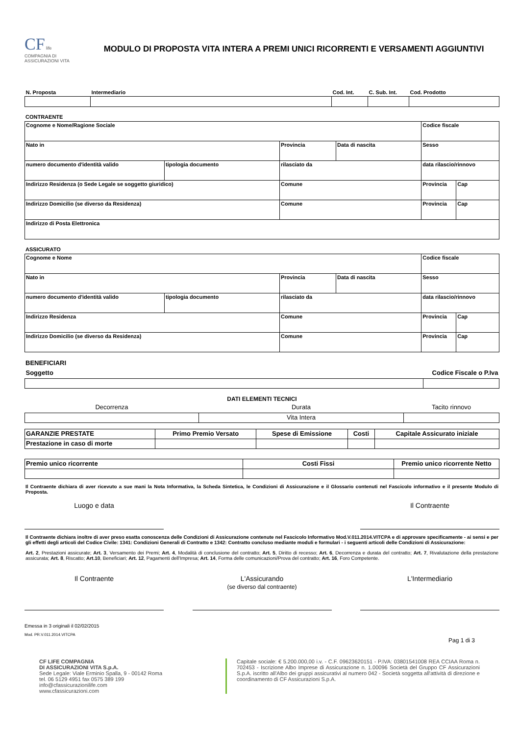CF life
COMPAGNIA DI ASSICURAZIONI VITA
MODULO DI PROPOSTA VITA INTERA A PREMI UNICI RICORRENTI E VERSAMENTI AGGIUNTIVI
| N. Proposta | Intermediario | Cod. Int. | C. Sub. Int. | Cod. Prodotto |
| --- | --- | --- | --- | --- |
CONTRAENTE
| Cognome e Nome/Ragione Sociale | | | | Codice fiscale | |
| Nato in | | Provincia | Data di nascita | Sesso | |
| numero documento d'identità valido | tipologia documento | rilasciato da | | data rilascio/rinnovo | |
| Indirizzo Residenza (o Sede Legale se soggetto giuridico) | | Comune | | Provincia | Cap |
| Indirizzo Domicilio (se diverso da Residenza) | | Comune | | Provincia | Cap |
| Indirizzo di Posta Elettronica | | | | | |
ASSICURATO
| Cognome e Nome | | | | Codice fiscale | |
| Nato in | | Provincia | Data di nascita | Sesso | |
| numero documento d'identità valido | tipologia documento | rilasciato da | | data rilascio/rinnovo | |
| Indirizzo Residenza | | Comune | | Provincia | Cap |
| Indirizzo Domicilio (se diverso da Residenza) | | Comune | | Provincia | Cap |
BENEFICIARI
| Soggetto | Codice Fiscale o P.Iva |
| --- | --- |
DATI ELEMENTI TECNICI
| Decorrenza | Durata | Tacito rinnovo |
| --- | --- | --- |
| | Vita Intera | |
| GARANZIE PRESTATE | Primo Premio Versato | Spese di Emissione | Costi | Capitale Assicurato iniziale |
| --- | --- | --- | --- | --- |
| Prestazione in caso di morte | | | | |
| Premio unico ricorrente | Costi Fissi | Premio unico ricorrente Netto |
| --- | --- | --- |
Il Contraente dichiara di aver ricevuto a sue mani la Nota Informativa, la Scheda Sintetica, le Condizioni di Assicurazione e il Glossario contenuti nel Fascicolo informativo e il presente Modulo di Proposta.
Luogo e data Il Contraente
Il Contraente dichiara inoltre di aver preso esatta conoscenza delle Condizioni di Assicurazione contenute nel Fascicolo Informativo Mod.V.011.2014.VITCPA e di approvare specificamente - ai sensi e per gli effetti degli articoli del Codice Civile: 1341: Condizioni Generali di Contratto e 1342: Contratto concluso mediante moduli e formulari - i seguenti articoli delle Condizioni di Assicurazione:
Art. 2, Prestazioni assicurate; Art. 3, Versamento dei Premi; Art. 4, Modalità di conclusione del contratto; Art. 5, Diritto di recesso; Art. 6, Decorrenza e durata del contratto; Art. 7, Rivalutazione della prestazione assicurata; Art. 8, Riscatto; Art.10, Beneficiari; Art. 12, Pagamenti dell'Impresa; Art. 14, Forma delle comunicazioni/Prova del contratto; Art. 16, Foro Competente.
Il Contraente
L'Assicurando
(se diverso dal contraente)
L'Intermediario
Emessa in 3 originali il 02/02/2015
Mod. PR.V.011.2014.VITCPA
Pag 1 di 3
CF LIFE COMPAGNIA
DI ASSICURAZIONI VITA S.p.A.
Sede Legale: Viale Erminio Spalla, 9 - 00142 Roma
tel. 06 5129 4951 fax 0575 389 199
info@cfassicurazionilife.com
www.cfassicurazioni.com
Capitale sociale: € 5.200.000,00 i.v. - C.F. 09623620151 - P.IVA: 03801541008 REA CCIAA Roma n. 702453 - Iscrizione Albo Imprese di Assicurazione n. 1.00096 Società del Gruppo CF Assicurazioni S.p.A. iscritto all'Albo dei gruppi assicurativi al numero 042 - Società soggetta all'attività di direzione e coordinamento di CF Assicurazioni S.p.A.